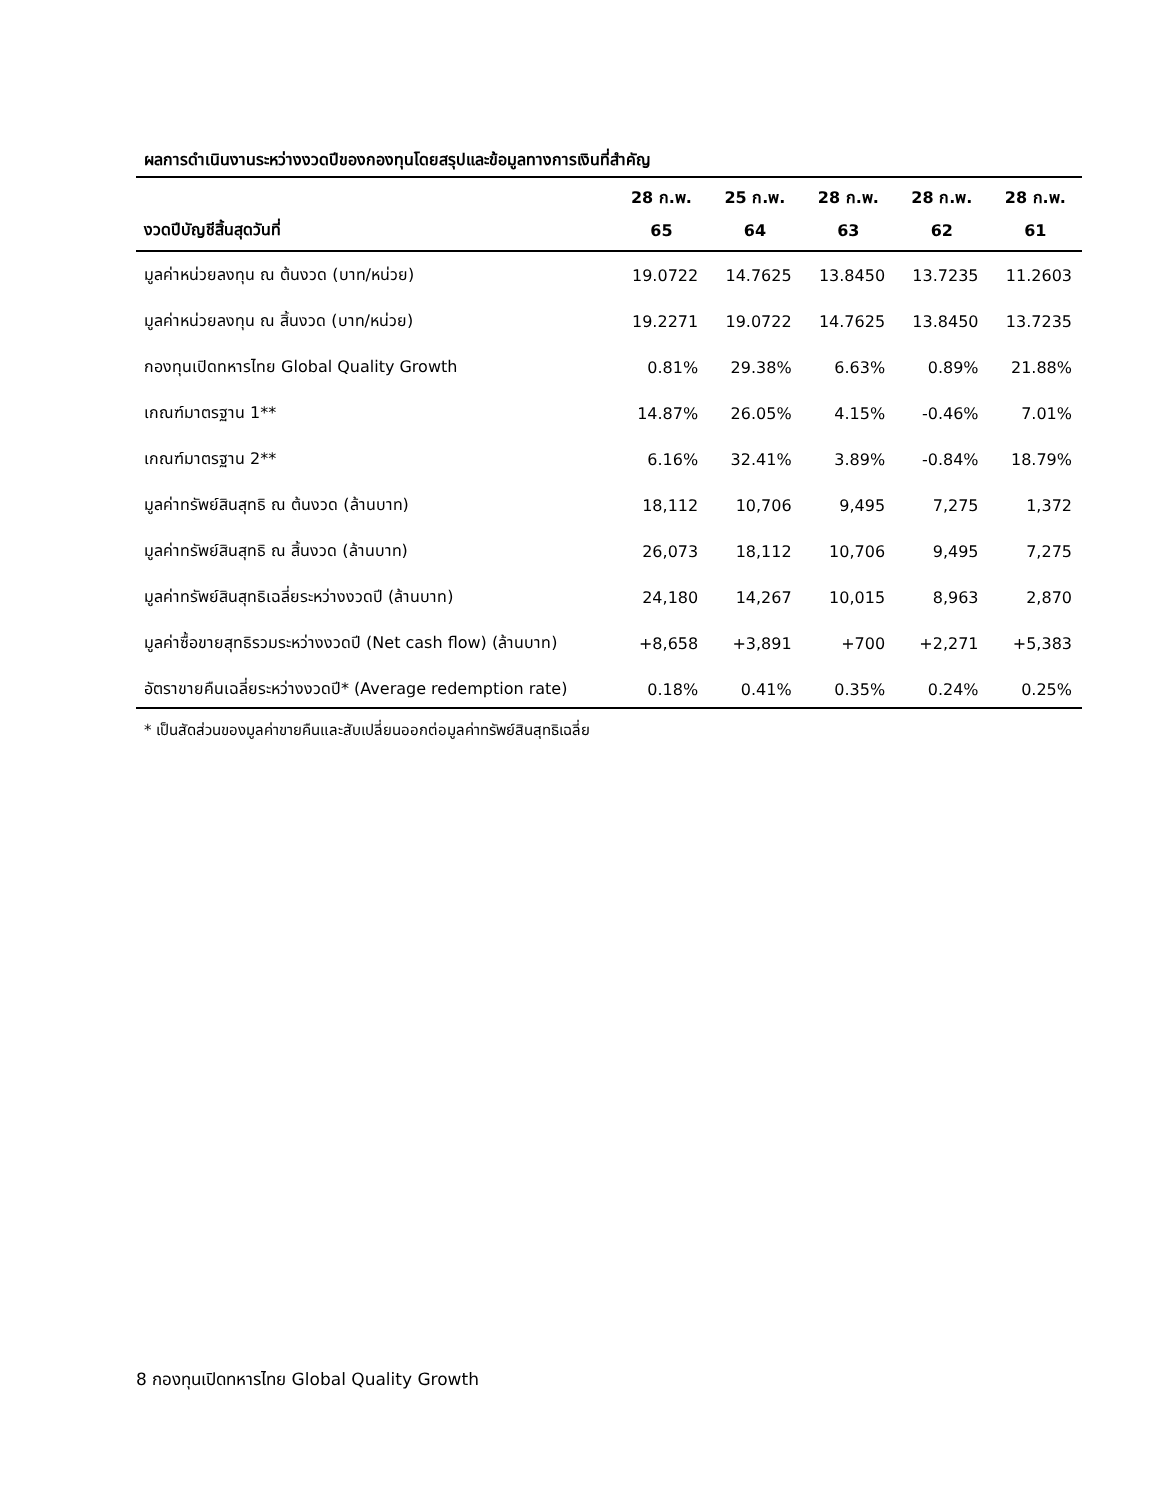ผลการดำเนินงานระหว่างงวดปีของกองทุนโดยสรุปและข้อมูลทางการเงินที่สำคัญ
| | 28 ก.พ. | 25 ก.พ. | 28 ก.พ. | 28 ก.พ. | 28 ก.พ. |
| --- | --- | --- | --- | --- | --- |
| งวดปีบัญชีสิ้นสุดวันที่ | 65 | 64 | 63 | 62 | 61 |
| มูลค่าหน่วยลงทุน ณ ต้นงวด (บาท/หน่วย) | 19.0722 | 14.7625 | 13.8450 | 13.7235 | 11.2603 |
| มูลค่าหน่วยลงทุน ณ สิ้นงวด (บาท/หน่วย) | 19.2271 | 19.0722 | 14.7625 | 13.8450 | 13.7235 |
| กองทุนเปิดทหารไทย Global Quality Growth | 0.81% | 29.38% | 6.63% | 0.89% | 21.88% |
| เกณฑ์มาตรฐาน 1** | 14.87% | 26.05% | 4.15% | -0.46% | 7.01% |
| เกณฑ์มาตรฐาน 2** | 6.16% | 32.41% | 3.89% | -0.84% | 18.79% |
| มูลค่าทรัพย์สินสุทธิ ณ ต้นงวด (ล้านบาท) | 18,112 | 10,706 | 9,495 | 7,275 | 1,372 |
| มูลค่าทรัพย์สินสุทธิ ณ สิ้นงวด (ล้านบาท) | 26,073 | 18,112 | 10,706 | 9,495 | 7,275 |
| มูลค่าทรัพย์สินสุทธิเฉลี่ยระหว่างงวดปี (ล้านบาท) | 24,180 | 14,267 | 10,015 | 8,963 | 2,870 |
| มูลค่าซื้อขายสุทธิรวมระหว่างงวดปี (Net cash flow) (ล้านบาท) | +8,658 | +3,891 | +700 | +2,271 | +5,383 |
| อัตราขายคืนเฉลี่ยระหว่างงวดปี* (Average redemption rate) | 0.18% | 0.41% | 0.35% | 0.24% | 0.25% |
* เป็นสัดส่วนของมูลค่าขายคืนและสับเปลี่ยนออกต่อมูลค่าทรัพย์สินสุทธิเฉลี่ย
8 กองทุนเปิดทหารไทย Global Quality Growth